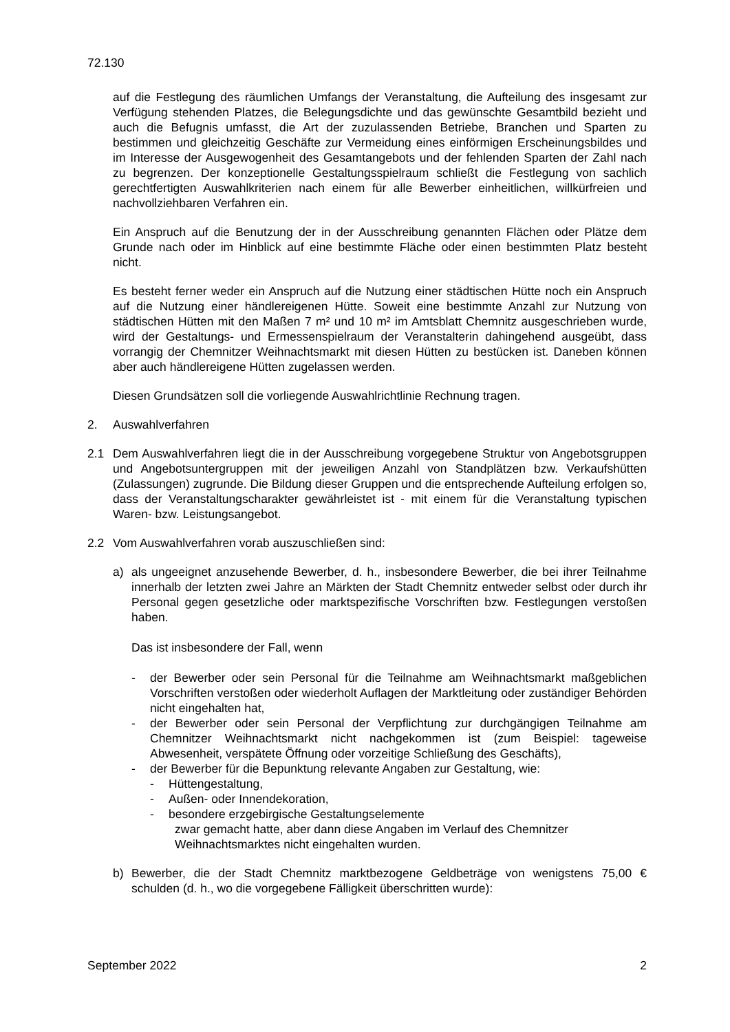72.130
auf die Festlegung des räumlichen Umfangs der Veranstaltung, die Aufteilung des insgesamt zur Verfügung stehenden Platzes, die Belegungsdichte und das gewünschte Gesamtbild bezieht und auch die Befugnis umfasst, die Art der zuzulassenden Betriebe, Branchen und Sparten zu bestimmen und gleichzeitig Geschäfte zur Vermeidung eines einförmigen Erscheinungsbildes und im Interesse der Ausgewogenheit des Gesamtangebots und der fehlenden Sparten der Zahl nach zu begrenzen. Der konzeptionelle Gestaltungsspielraum schließt die Festlegung von sachlich gerechtfertigten Auswahlkriterien nach einem für alle Bewerber einheitlichen, willkürfreien und nachvollziehbaren Verfahren ein.
Ein Anspruch auf die Benutzung der in der Ausschreibung genannten Flächen oder Plätze dem Grunde nach oder im Hinblick auf eine bestimmte Fläche oder einen bestimmten Platz besteht nicht.
Es besteht ferner weder ein Anspruch auf die Nutzung einer städtischen Hütte noch ein Anspruch auf die Nutzung einer händlereigenen Hütte. Soweit eine bestimmte Anzahl zur Nutzung von städtischen Hütten mit den Maßen 7 m² und 10 m² im Amtsblatt Chemnitz ausgeschrieben wurde, wird der Gestaltungs- und Ermessenspielraum der Veranstalterin dahingehend ausgeübt, dass vorrangig der Chemnitzer Weihnachtsmarkt mit diesen Hütten zu bestücken ist. Daneben können aber auch händlereigene Hütten zugelassen werden.
Diesen Grundsätzen soll die vorliegende Auswahlrichtlinie Rechnung tragen.
2. Auswahlverfahren
2.1 Dem Auswahlverfahren liegt die in der Ausschreibung vorgegebene Struktur von Angebotsgruppen und Angebotsuntergruppen mit der jeweiligen Anzahl von Standplätzen bzw. Verkaufshütten (Zulassungen) zugrunde. Die Bildung dieser Gruppen und die entsprechende Aufteilung erfolgen so, dass der Veranstaltungscharakter gewährleistet ist - mit einem für die Veranstaltung typischen Waren- bzw. Leistungsangebot.
2.2 Vom Auswahlverfahren vorab auszuschließen sind:
a) als ungeeignet anzusehende Bewerber, d. h., insbesondere Bewerber, die bei ihrer Teilnahme innerhalb der letzten zwei Jahre an Märkten der Stadt Chemnitz entweder selbst oder durch ihr Personal gegen gesetzliche oder marktspezifische Vorschriften bzw. Festlegungen verstoßen haben.
Das ist insbesondere der Fall, wenn
- der Bewerber oder sein Personal für die Teilnahme am Weihnachtsmarkt maßgeblichen Vorschriften verstoßen oder wiederholt Auflagen der Marktleitung oder zuständiger Behörden nicht eingehalten hat,
- der Bewerber oder sein Personal der Verpflichtung zur durchgängigen Teilnahme am Chemnitzer Weihnachtsmarkt nicht nachgekommen ist (zum Beispiel: tageweise Abwesenheit, verspätete Öffnung oder vorzeitige Schließung des Geschäfts),
- der Bewerber für die Bepunktung relevante Angaben zur Gestaltung, wie:
- Hüttengestaltung,
- Außen- oder Innendekoration,
- besondere erzgebirgische Gestaltungselemente
zwar gemacht hatte, aber dann diese Angaben im Verlauf des Chemnitzer Weihnachtsmarktes nicht eingehalten wurden.
b) Bewerber, die der Stadt Chemnitz marktbezogene Geldbeträge von wenigstens 75,00 € schulden (d. h., wo die vorgegebene Fälligkeit überschritten wurde):
September 2022 2